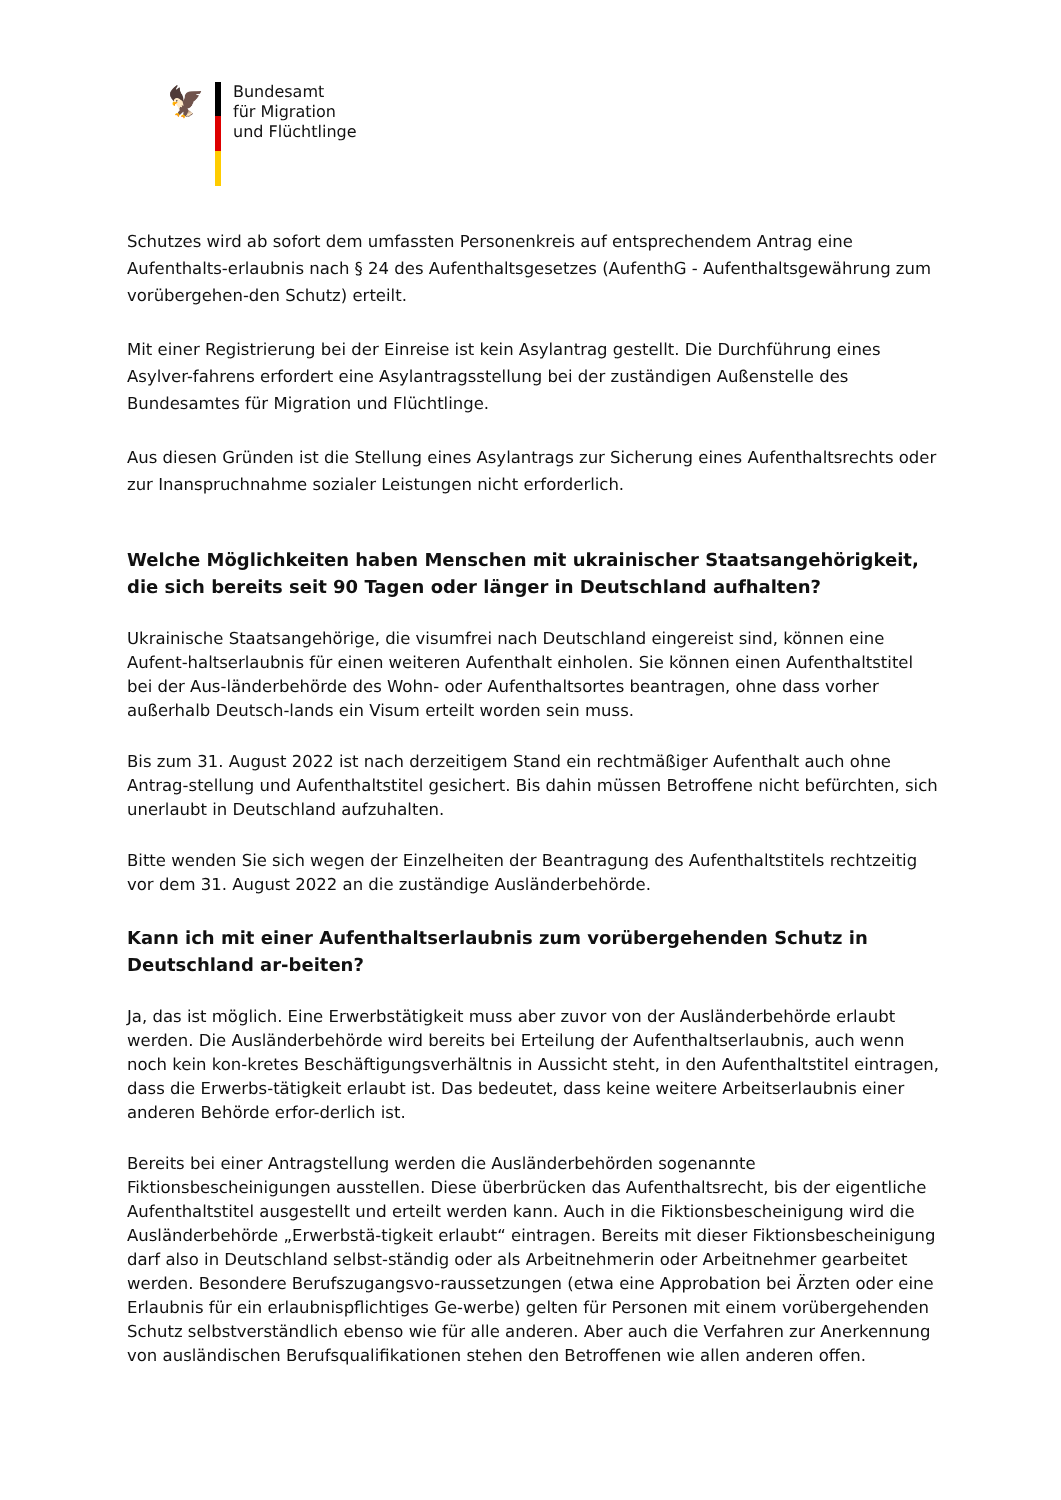🦅
Bundesamt
für Migration
und Flüchtlinge
Schutzes wird ab sofort dem umfassten Personenkreis auf entsprechendem Antrag eine Aufenthalts-erlaubnis nach § 24 des Aufenthaltsgesetzes (AufenthG - Aufenthaltsgewährung zum vorübergehen-den Schutz) erteilt.
Mit einer Registrierung bei der Einreise ist kein Asylantrag gestellt. Die Durchführung eines Asylver-fahrens erfordert eine Asylantragsstellung bei der zuständigen Außenstelle des Bundesamtes für Migration und Flüchtlinge.
Aus diesen Gründen ist die Stellung eines Asylantrags zur Sicherung eines Aufenthaltsrechts oder zur Inanspruchnahme sozialer Leistungen nicht erforderlich.
Welche Möglichkeiten haben Menschen mit ukrainischer Staatsangehörigkeit, die sich bereits seit 90 Tagen oder länger in Deutschland aufhalten?
Ukrainische Staatsangehörige, die visumfrei nach Deutschland eingereist sind, können eine Aufent-haltserlaubnis für einen weiteren Aufenthalt einholen. Sie können einen Aufenthaltstitel bei der Aus-länderbehörde des Wohn- oder Aufenthaltsortes beantragen, ohne dass vorher außerhalb Deutsch-lands ein Visum erteilt worden sein muss.
Bis zum 31. August 2022 ist nach derzeitigem Stand ein rechtmäßiger Aufenthalt auch ohne Antrag-stellung und Aufenthaltstitel gesichert. Bis dahin müssen Betroffene nicht befürchten, sich unerlaubt in Deutschland aufzuhalten.
Bitte wenden Sie sich wegen der Einzelheiten der Beantragung des Aufenthaltstitels rechtzeitig vor dem 31. August 2022 an die zuständige Ausländerbehörde.
Kann ich mit einer Aufenthaltserlaubnis zum vorübergehenden Schutz in Deutschland ar-beiten?
Ja, das ist möglich. Eine Erwerbstätigkeit muss aber zuvor von der Ausländerbehörde erlaubt werden. Die Ausländerbehörde wird bereits bei Erteilung der Aufenthaltserlaubnis, auch wenn noch kein kon-kretes Beschäftigungsverhältnis in Aussicht steht, in den Aufenthaltstitel eintragen, dass die Erwerbs-tätigkeit erlaubt ist. Das bedeutet, dass keine weitere Arbeitserlaubnis einer anderen Behörde erfor-derlich ist.
Bereits bei einer Antragstellung werden die Ausländerbehörden sogenannte Fiktionsbescheinigungen ausstellen. Diese überbrücken das Aufenthaltsrecht, bis der eigentliche Aufenthaltstitel ausgestellt und erteilt werden kann. Auch in die Fiktionsbescheinigung wird die Ausländerbehörde „Erwerbstä-tigkeit erlaubt“ eintragen. Bereits mit dieser Fiktionsbescheinigung darf also in Deutschland selbst-ständig oder als Arbeitnehmerin oder Arbeitnehmer gearbeitet werden. Besondere Berufszugangsvo-raussetzungen (etwa eine Approbation bei Ärzten oder eine Erlaubnis für ein erlaubnispflichtiges Ge-werbe) gelten für Personen mit einem vorübergehenden Schutz selbstverständlich ebenso wie für alle anderen. Aber auch die Verfahren zur Anerkennung von ausländischen Berufsqualifikationen stehen den Betroffenen wie allen anderen offen.